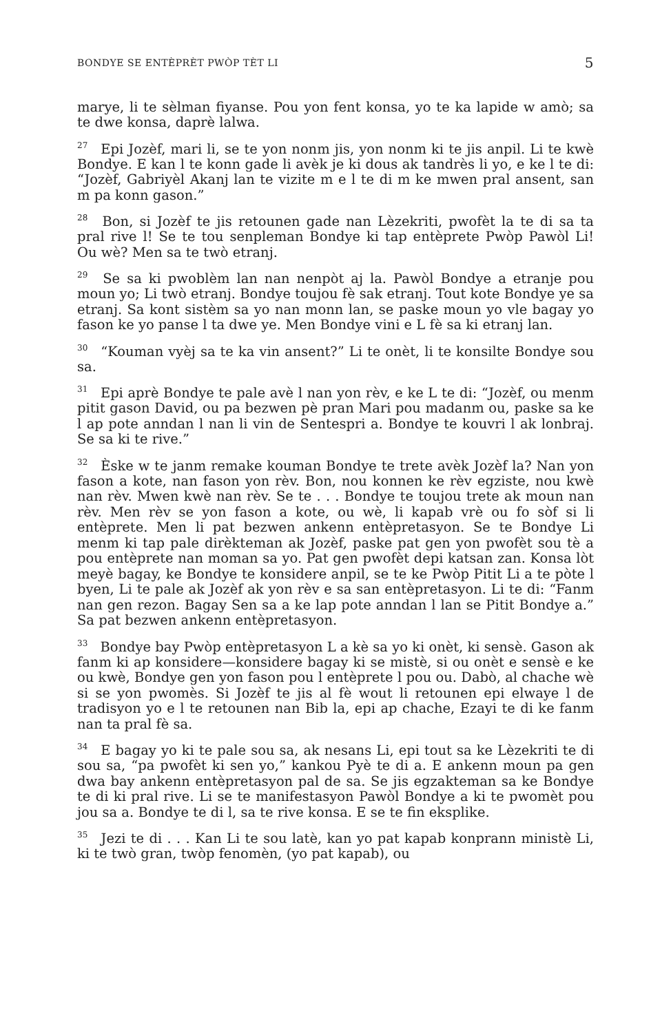BONDYE SE ENTÈPRÈT PWÒP TÈT LI 5
marye, li te sèlman fiyanse. Pou yon fent konsa, yo te ka lapide w amò; sa te dwe konsa, daprè lalwa.
<sup>27</sup> Epi Jozèf, mari li, se te yon nonm jis, yon nonm ki te jis anpil. Li te kwè Bondye. E kan l te konn gade li avèk je ki dous ak tandrès li yo, e ke l te di: “Jozèf, Gabriyèl Akanj lan te vizite m e l te di m ke mwen pral ansent, san m pa konn gason.”
<sup>28</sup> Bon, si Jozèf te jis retounen gade nan Lèzekriti, pwofèt la te di sa ta pral rive l! Se te tou senpleman Bondye ki tap entèprete Pwòp Pawòl Li! Ou wè? Men sa te twò etranj.
<sup>29</sup> Se sa ki pwoblèm lan nan nenpòt aj la. Pawòl Bondye a etranje pou moun yo; Li twò etranj. Bondye toujou fè sak etranj. Tout kote Bondye ye sa etranj. Sa kont sistèm sa yo nan monn lan, se paske moun yo vle bagay yo fason ke yo panse l ta dwe ye. Men Bondye vini e L fè sa ki etranj lan.
<sup>30</sup> “Kouman vyèj sa te ka vin ansent?” Li te onèt, li te konsilte Bondye sou sa.
<sup>31</sup> Epi aprè Bondye te pale avè l nan yon rèv, e ke L te di: “Jozèf, ou menm pitit gason David, ou pa bezwen pè pran Mari pou madanm ou, paske sa ke l ap pote anndan l nan li vin de Sentespri a. Bondye te kouvri l ak lonbraj. Se sa ki te rive.”
<sup>32</sup> Èske w te janm remake kouman Bondye te trete avèk Jozèf la? Nan yon fason a kote, nan fason yon rèv. Bon, nou konnen ke rèv egziste, nou kwè nan rèv. Mwen kwè nan rèv. Se te . . . Bondye te toujou trete ak moun nan rèv. Men rèv se yon fason a kote, ou wè, li kapab vrè ou fo sòf si li entèprete. Men li pat bezwen ankenn entèpretasyon. Se te Bondye Li menm ki tap pale dirèkteman ak Jozèf, paske pat gen yon pwofèt sou tè a pou entèprete nan moman sa yo. Pat gen pwofèt depi katsan zan. Konsa lòt meyè bagay, ke Bondye te konsidere anpil, se te ke Pwòp Pitit Li a te pòte l byen, Li te pale ak Jozèf ak yon rèv e sa san entèpretasyon. Li te di: “Fanm nan gen rezon. Bagay Sen sa a ke lap pote anndan l lan se Pitit Bondye a.” Sa pat bezwen ankenn entèpretasyon.
<sup>33</sup> Bondye bay Pwòp entèpretasyon L a kè sa yo ki onèt, ki sensè. Gason ak fanm ki ap konsidere—konsidere bagay ki se mistè, si ou onèt e sensè e ke ou kwè, Bondye gen yon fason pou l entèprete l pou ou. Dabò, al chache wè si se yon pwomès. Si Jozèf te jis al fè wout li retounen epi elwaye l de tradisyon yo e l te retounen nan Bib la, epi ap chache, Ezayi te di ke fanm nan ta pral fè sa.
<sup>34</sup> E bagay yo ki te pale sou sa, ak nesans Li, epi tout sa ke Lèzekriti te di sou sa, “pa pwofèt ki sen yo,” kankou Pyè te di a. E ankenn moun pa gen dwa bay ankenn entèpretasyon pal de sa. Se jis egzakteman sa ke Bondye te di ki pral rive. Li se te manifestasyon Pawòl Bondye a ki te pwomèt pou jou sa a. Bondye te di l, sa te rive konsa. E se te fin eksplike.
<sup>35</sup> Jezi te di . . . Kan Li te sou latè, kan yo pat kapab konprann ministè Li, ki te twò gran, twòp fenomèn, (yo pat kapab), ou